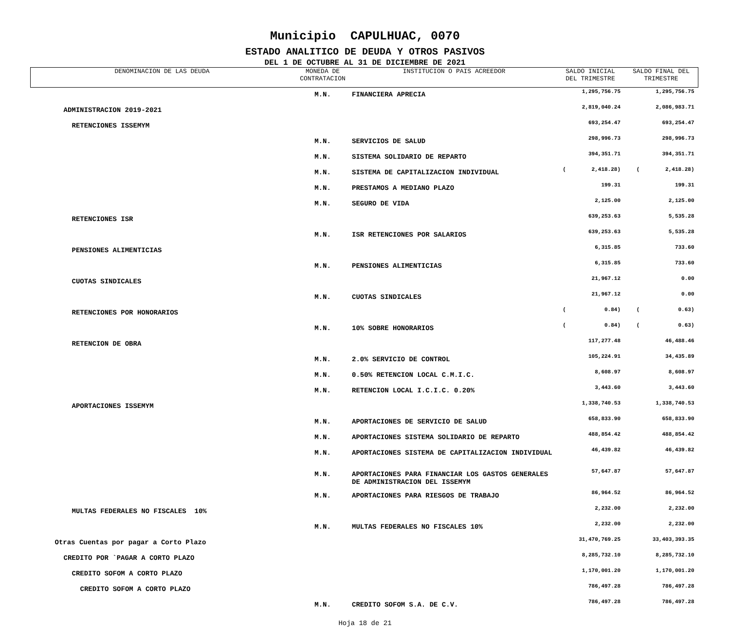Municipio CAPULHUAC, 0070
ESTADO ANALITICO DE DEUDA Y OTROS PASIVOS
DEL 1 DE OCTUBRE AL 31 DE DICIEMBRE DE 2021
| DENOMINACION DE LAS DEUDA | MONEDA DE CONTRATACION | INSTITUCION O PAIS ACREEDOR | SALDO INICIAL DEL TRIMESTRE | SALDO FINAL DEL TRIMESTRE |
| --- | --- | --- | --- | --- |
| | M.N. | FINANCIERA APRECIA | 1,295,756.75 | 1,295,756.75 |
| ADMINISTRACION 2019-2021 | | | 2,819,040.24 | 2,086,983.71 |
| RETENCIONES ISSEMYM | | | 693,254.47 | 693,254.47 |
| | M.N. | SERVICIOS DE SALUD | 298,996.73 | 298,996.73 |
| | M.N. | SISTEMA SOLIDARIO DE REPARTO | 394,351.71 | 394,351.71 |
| | M.N. | SISTEMA DE CAPITALIZACION INDIVIDUAL | ( 2,418.28) | ( 2,418.28) |
| | M.N. | PRESTAMOS A MEDIANO PLAZO | 199.31 | 199.31 |
| | M.N. | SEGURO DE VIDA | 2,125.00 | 2,125.00 |
| RETENCIONES ISR | | | 639,253.63 | 5,535.28 |
| | M.N. | ISR RETENCIONES POR SALARIOS | 639,253.63 | 5,535.28 |
| PENSIONES ALIMENTICIAS | | | 6,315.85 | 733.60 |
| | M.N. | PENSIONES ALIMENTICIAS | 6,315.85 | 733.60 |
| CUOTAS SINDICALES | | | 21,967.12 | 0.00 |
| | M.N. | CUOTAS SINDICALES | 21,967.12 | 0.00 |
| RETENCIONES POR HONORARIOS | | | ( 0.84) | ( 0.63) |
| | M.N. | 10% SOBRE HONORARIOS | ( 0.84) | ( 0.63) |
| RETENCION DE OBRA | | | 117,277.48 | 46,488.46 |
| | M.N. | 2.0% SERVICIO DE CONTROL | 105,224.91 | 34,435.89 |
| | M.N. | 0.50% RETENCION LOCAL C.M.I.C. | 8,608.97 | 8,608.97 |
| | M.N. | RETENCION LOCAL I.C.I.C. 0.20% | 3,443.60 | 3,443.60 |
| APORTACIONES ISSEMYM | | | 1,338,740.53 | 1,338,740.53 |
| | M.N. | APORTACIONES DE SERVICIO DE SALUD | 658,833.90 | 658,833.90 |
| | M.N. | APORTACIONES SISTEMA SOLIDARIO DE REPARTO | 488,854.42 | 488,854.42 |
| | M.N. | APORTACIONES SISTEMA DE CAPITALIZACION INDIVIDUAL | 46,439.82 | 46,439.82 |
| | M.N. | APORTACIONES PARA FINANCIAR LOS GASTOS GENERALES DE ADMINISTRACION DEL ISSEMYM | 57,647.87 | 57,647.87 |
| | M.N. | APORTACIONES PARA RIESGOS DE TRABAJO | 86,964.52 | 86,964.52 |
| MULTAS FEDERALES NO FISCALES 10% | | | 2,232.00 | 2,232.00 |
| | M.N. | MULTAS FEDERALES NO FISCALES 10% | 2,232.00 | 2,232.00 |
| Otras Cuentas por pagar a Corto Plazo | | | 31,470,769.25 | 33,403,393.35 |
| CREDITO POR `PAGAR A CORTO PLAZO | | | 8,285,732.10 | 8,285,732.10 |
| CREDITO SOFOM A CORTO PLAZO | | | 1,170,001.20 | 1,170,001.20 |
| CREDITO SOFOM A CORTO PLAZO | | | 786,497.28 | 786,497.28 |
| | M.N. | CREDITO SOFOM S.A. DE C.V. | 786,497.28 | 786,497.28 |
Hoja 18 de 21